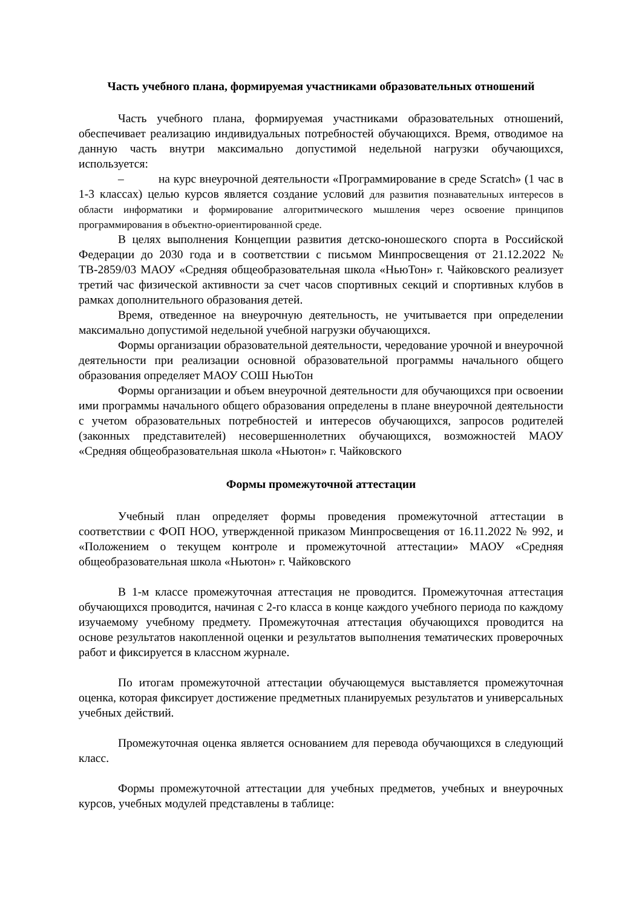Часть учебного плана, формируемая участниками образовательных отношений
Часть учебного плана, формируемая участниками образовательных отношений, обеспечивает реализацию индивидуальных потребностей обучающихся. Время, отводимое на данную часть внутри максимально допустимой недельной нагрузки обучающихся, используется:
– на курс внеурочной деятельности «Программирование в среде Scratch» (1 час в 1-3 классах) целью курсов является создание условий для развития познавательных интересов в области информатики и формирование алгоритмического мышления через освоение принципов программирования в объектно-ориентированной среде.
В целях выполнения Концепции развития детско-юношеского спорта в Российской Федерации до 2030 года и в соответствии с письмом Минпросвещения от 21.12.2022 № ТВ-2859/03 МАОУ «Средняя общеобразовательная школа «НьюТон» г. Чайковского реализует третий час физической активности за счет часов спортивных секций и спортивных клубов в рамках дополнительного образования детей.
Время, отведенное на внеурочную деятельность, не учитывается при определении максимально допустимой недельной учебной нагрузки обучающихся.
Формы организации образовательной деятельности, чередование урочной и внеурочной деятельности при реализации основной образовательной программы начального общего образования определяет МАОУ СОШ НьюТон
Формы организации и объем внеурочной деятельности для обучающихся при освоении ими программы начального общего образования определены в плане внеурочной деятельности с учетом образовательных потребностей и интересов обучающихся, запросов родителей (законных представителей) несовершеннолетних обучающихся, возможностей МАОУ «Средняя общеобразовательная школа «Ньютон» г. Чайковского
Формы промежуточной аттестации
Учебный план определяет формы проведения промежуточной аттестации в соответствии с ФОП НОО, утвержденной приказом Минпросвещения от 16.11.2022 № 992, и «Положением о текущем контроле и промежуточной аттестации» МАОУ «Средняя общеобразовательная школа «Ньютон» г. Чайковского
В 1-м классе промежуточная аттестация не проводится. Промежуточная аттестация обучающихся проводится, начиная с 2-го класса в конце каждого учебного периода по каждому изучаемому учебному предмету. Промежуточная аттестация обучающихся проводится на основе результатов накопленной оценки и результатов выполнения тематических проверочных работ и фиксируется в классном журнале.
По итогам промежуточной аттестации обучающемуся выставляется промежуточная оценка, которая фиксирует достижение предметных планируемых результатов и универсальных учебных действий.
Промежуточная оценка является основанием для перевода обучающихся в следующий класс.
Формы промежуточной аттестации для учебных предметов, учебных и внеурочных курсов, учебных модулей представлены в таблице: